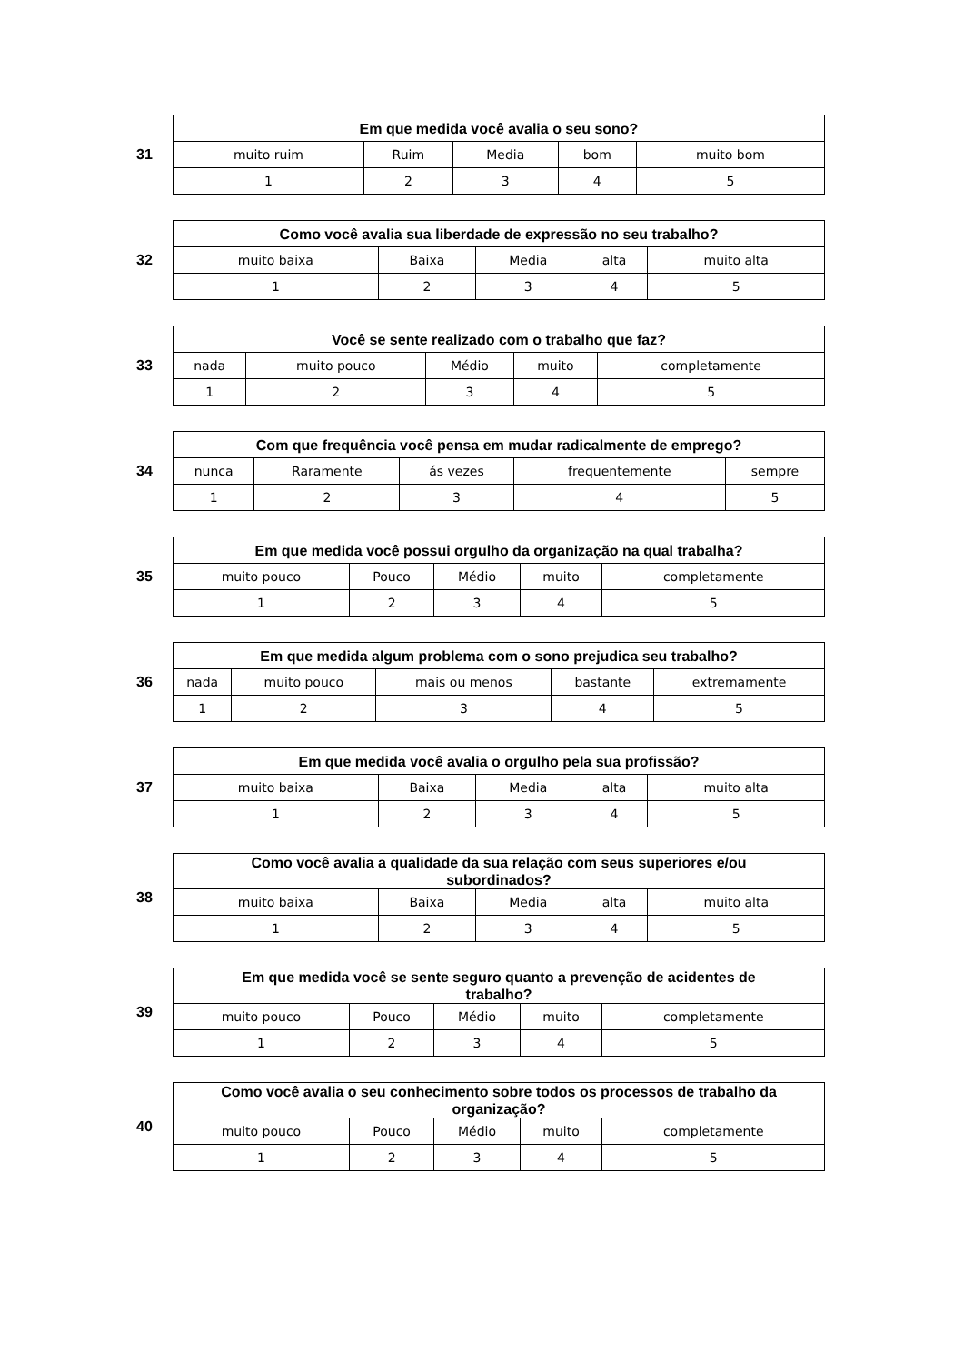31
| Em que medida você avalia o seu sono? | | | | |
| --- | --- | --- | --- | --- |
| muito ruim | Ruim | Media | bom | muito bom |
| 1 | 2 | 3 | 4 | 5 |
32
| Como você avalia sua liberdade de expressão no seu trabalho? | | | | |
| --- | --- | --- | --- | --- |
| muito baixa | Baixa | Media | alta | muito alta |
| 1 | 2 | 3 | 4 | 5 |
33
| Você se sente realizado com o trabalho que faz? | | | | |
| --- | --- | --- | --- | --- |
| nada | muito pouco | Médio | muito | completamente |
| 1 | 2 | 3 | 4 | 5 |
34
| Com que frequência você pensa em mudar radicalmente de emprego? | | | | |
| --- | --- | --- | --- | --- |
| nunca | Raramente | ás vezes | frequentemente | sempre |
| 1 | 2 | 3 | 4 | 5 |
35
| Em que medida você possui orgulho da organização na qual trabalha? | | | | |
| --- | --- | --- | --- | --- |
| muito pouco | Pouco | Médio | muito | completamente |
| 1 | 2 | 3 | 4 | 5 |
36
| Em que medida algum problema com o sono prejudica seu trabalho? | | | | |
| --- | --- | --- | --- | --- |
| nada | muito pouco | mais ou menos | bastante | extremamente |
| 1 | 2 | 3 | 4 | 5 |
37
| Em que medida você avalia o orgulho pela sua profissão? | | | | |
| --- | --- | --- | --- | --- |
| muito baixa | Baixa | Media | alta | muito alta |
| 1 | 2 | 3 | 4 | 5 |
38
| Como você avalia a qualidade da sua relação com seus superiores e/ou subordinados? | | | | |
| --- | --- | --- | --- | --- |
| muito baixa | Baixa | Media | alta | muito alta |
| 1 | 2 | 3 | 4 | 5 |
39
| Em que medida você se sente seguro quanto a prevenção de acidentes de trabalho? | | | | |
| --- | --- | --- | --- | --- |
| muito pouco | Pouco | Médio | muito | completamente |
| 1 | 2 | 3 | 4 | 5 |
40
| Como você avalia o seu conhecimento sobre todos os processos de trabalho da organização? | | | | |
| --- | --- | --- | --- | --- |
| muito pouco | Pouco | Médio | muito | completamente |
| 1 | 2 | 3 | 4 | 5 |